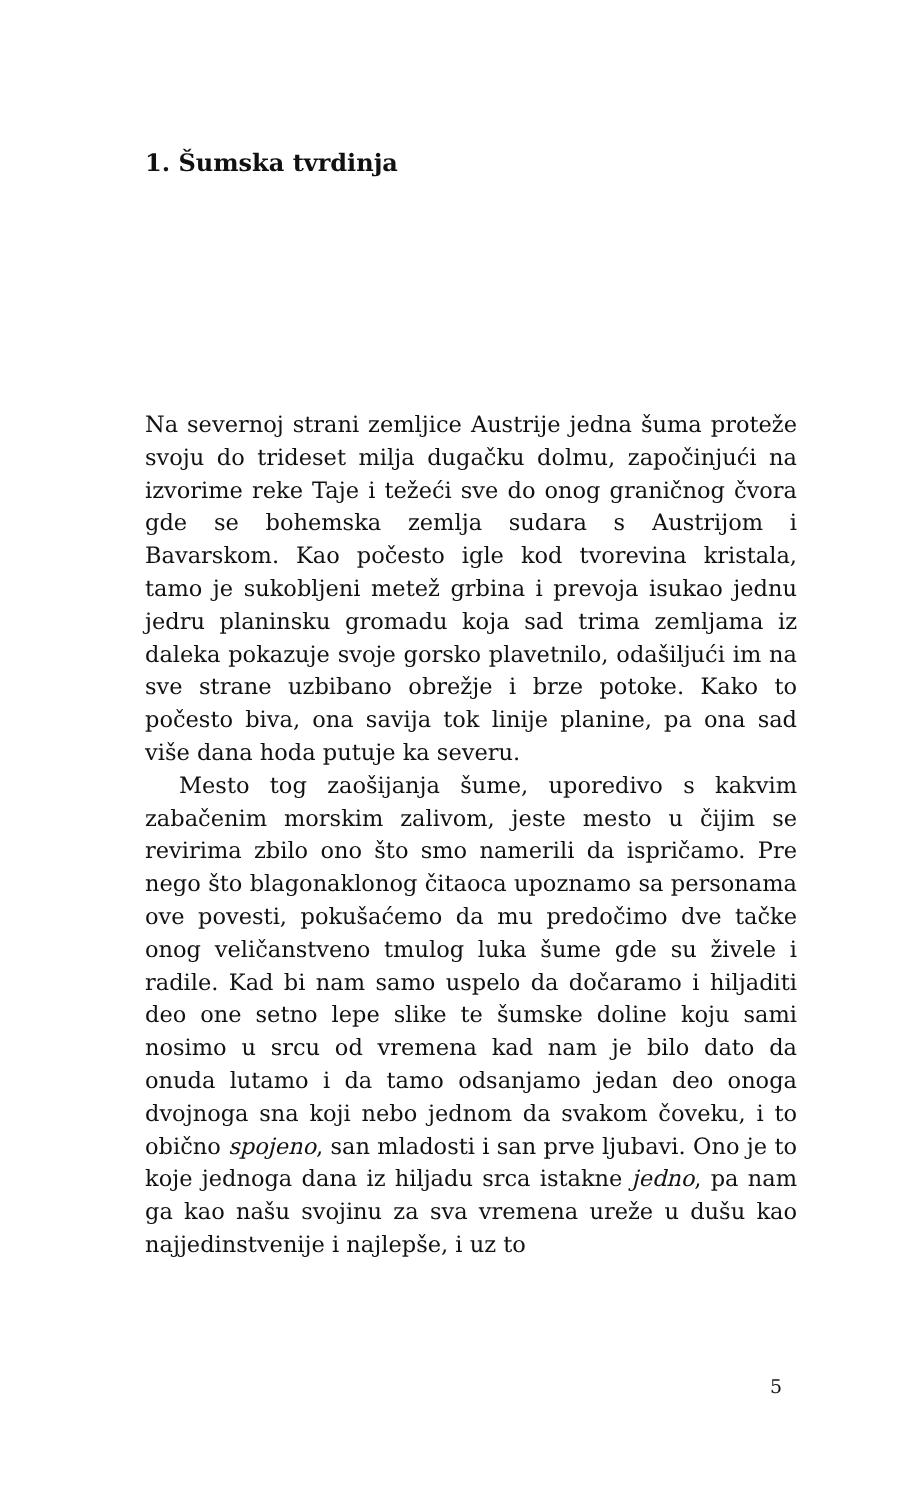1. Šumska tvrdinja
Na severnoj strani zemljice Austrije jedna šuma proteže svoju do trideset milja dugačku dolmu, započinjući na izvorime reke Taje i težeći sve do onog graničnog čvora gde se bohemska zemlja sudara s Austrijom i Bavarskom. Kao počesto igle kod tvorevina kristala, tamo je sukobljeni metež grbina i prevoja isukao jednu jedru planinsku gromadu koja sad trima zemljama iz daleka pokazuje svoje gorsko plavetnilo, odašiljući im na sve strane uzbibano obrežje i brze potoke. Kako to počesto biva, ona savija tok linije planine, pa ona sad više dana hoda putuje ka severu.
Mesto tog zaošijanja šume, uporedivo s kakvim zabačenim morskim zalivom, jeste mesto u čijim se revirima zbilo ono što smo namerili da ispričamo. Pre nego što blagonaklonog čitaoca upoznamo sa personama ove povesti, pokušaćemo da mu predočimo dve tačke onog veličanstveno tmulog luka šume gde su živele i radile. Kad bi nam samo uspelo da dočaramo i hiljaditi deo one setno lepe slike te šumske doline koju sami nosimo u srcu od vremena kad nam je bilo dato da onuda lutamo i da tamo odsanjamo jedan deo onoga dvojnoga sna koji nebo jednom da svakom čoveku, i to obično spojeno, san mladosti i san prve ljubavi. Ono je to koje jednoga dana iz hiljadu srca istakne jedno, pa nam ga kao našu svojinu za sva vremena ureže u dušu kao najjedinstvenije i najlepše, i uz to
5